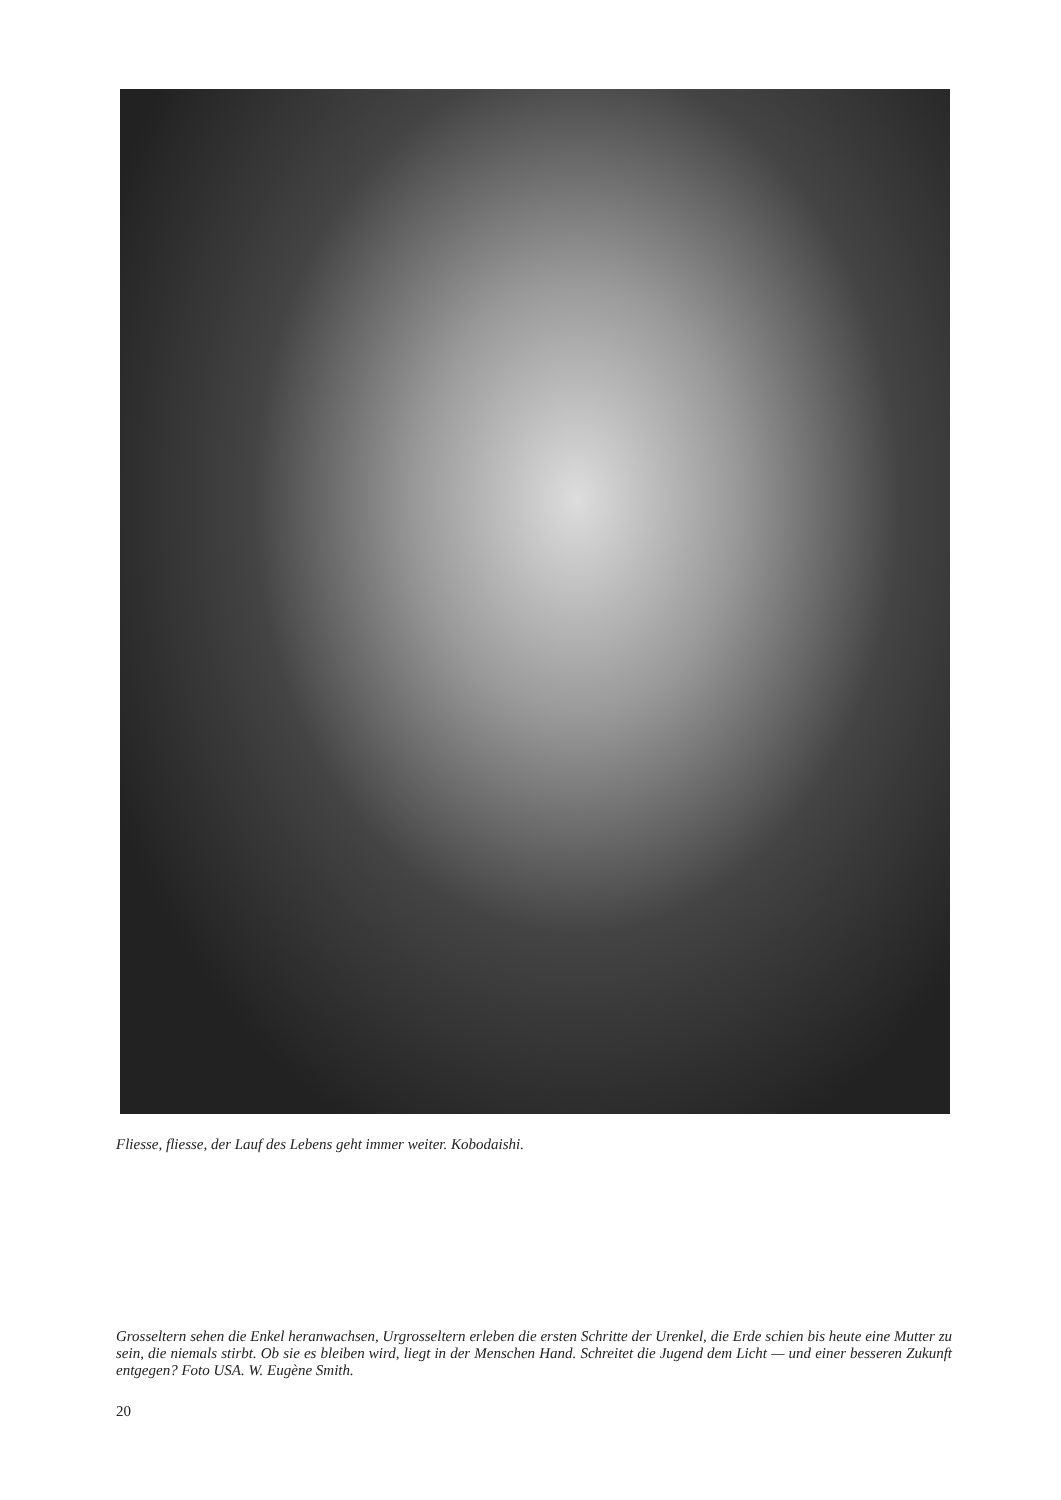Fliesse, fliesse, der Lauf des Lebens geht immer weiter. Kobodaishi.
Grosseltern sehen die Enkel heranwachsen, Urgrosseltern erleben die ersten Schritte der Urenkel, die Erde schien bis heute eine Mutter zu sein, die niemals stirbt. Ob sie es bleiben wird, liegt in der Menschen Hand. Schreitet die Jugend dem Licht — und einer besseren Zukunft entgegen? Foto USA. W. Eugène Smith.
20